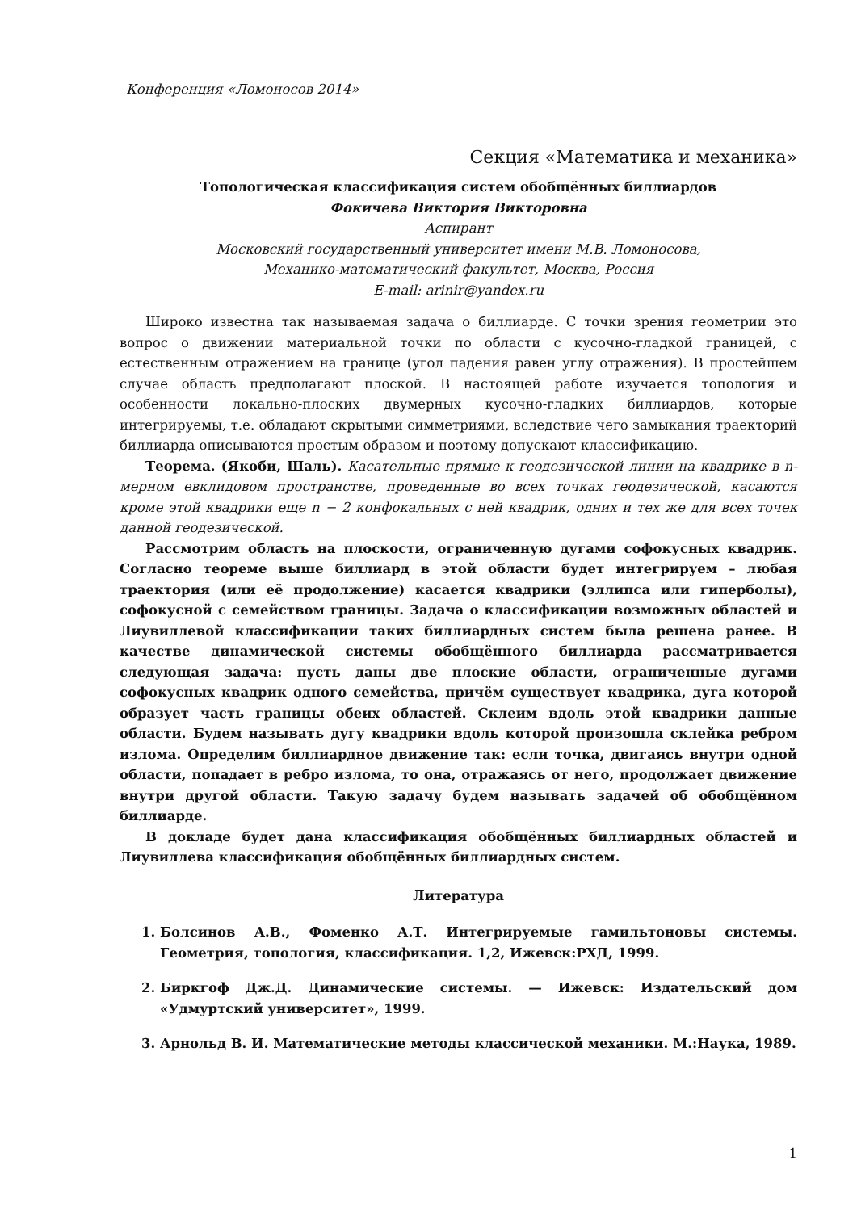Конференция «Ломоносов 2014»
Секция «Математика и механика»
Топологическая классификация систем обобщённых биллиардов
Фокичева Виктория Викторовна
Аспирант
Московский государственный университет имени М.В. Ломоносова,
Механико-математический факультет, Москва, Россия
E-mail: arinir@yandex.ru
Широко известна так называемая задача о биллиарде. С точки зрения геометрии это вопрос о движении материальной точки по области с кусочно-гладкой границей, с естественным отражением на границе (угол падения равен углу отражения). В простейшем случае область предполагают плоской. В настоящей работе изучается топология и особенности локально-плоских двумерных кусочно-гладких биллиардов, которые интегрируемы, т.е. обладают скрытыми симметриями, вследствие чего замыкания траекторий биллиарда описываются простым образом и поэтому допускают классификацию.
Теорема. (Якоби, Шаль). Касательные прямые к геодезической линии на квадрике в n-мерном евклидовом пространстве, проведенные во всех точках геодезической, касаются кроме этой квадрики еще n − 2 конфокальных с ней квадрик, одних и тех же для всех точек данной геодезической.
Рассмотрим область на плоскости, ограниченную дугами софокусных квадрик. Согласно теореме выше биллиард в этой области будет интегрируем – любая траектория (или её продолжение) касается квадрики (эллипса или гиперболы), софокусной с семейством границы. Задача о классификации возможных областей и Лиувиллевой классификации таких биллиардных систем была решена ранее. В качестве динамической системы обобщённого биллиарда рассматривается следующая задача: пусть даны две плоские области, ограниченные дугами софокусных квадрик одного семейства, причём существует квадрика, дуга которой образует часть границы обеих областей. Склеим вдоль этой квадрики данные области. Будем называть дугу квадрики вдоль которой произошла склейка ребром излома. Определим биллиардное движение так: если точка, двигаясь внутри одной области, попадает в ребро излома, то она, отражаясь от него, продолжает движение внутри другой области. Такую задачу будем называть задачей об обобщённом биллиарде.
В докладе будет дана классификация обобщённых биллиардных областей и Лиувиллева классификация обобщённых биллиардных систем.
Литература
1. Болсинов А.В., Фоменко А.Т. Интегрируемые гамильтоновы системы. Геометрия, топология, классификация. 1,2, Ижевск:РХД, 1999.
2. Биркгоф Дж.Д. Динамические системы. — Ижевск: Издательский дом «Удмуртский университет», 1999.
3. Арнольд В. И. Математические методы классической механики. М.:Наука, 1989.
1